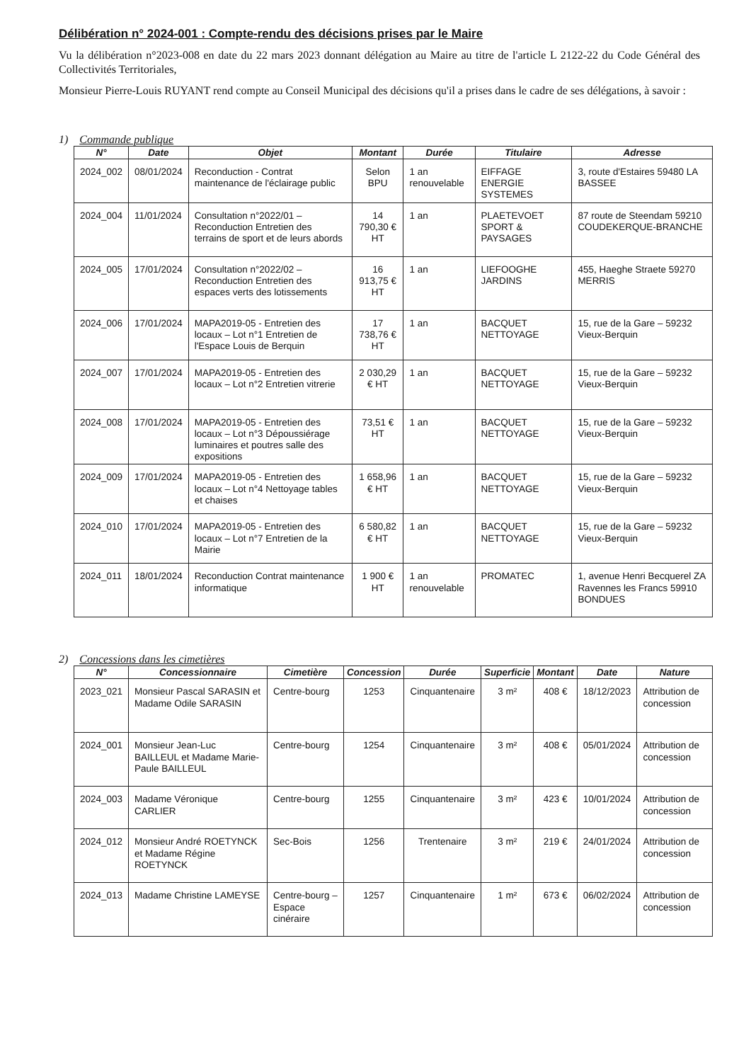Délibération n° 2024-001 : Compte-rendu des décisions prises par le Maire
Vu la délibération n°2023-008 en date du 22 mars 2023 donnant délégation au Maire au titre de l'article L 2122-22 du Code Général des Collectivités Territoriales,
Monsieur Pierre-Louis RUYANT rend compte au Conseil Municipal des décisions qu'il a prises dans le cadre de ses délégations, à savoir :
1) Commande publique
| N° | Date | Objet | Montant | Durée | Titulaire | Adresse |
| --- | --- | --- | --- | --- | --- | --- |
| 2024_002 | 08/01/2024 | Reconduction - Contrat maintenance de l'éclairage public | Selon BPU | 1 an renouvelable | EIFFAGE ENERGIE SYSTEMES | 3, route d'Estaires 59480 LA BASSEE |
| 2024_004 | 11/01/2024 | Consultation n°2022/01 – Reconduction Entretien des terrains de sport et de leurs abords | 14 790,30 € HT | 1 an | PLAETEVOET SPORT & PAYSAGES | 87 route de Steendam 59210 COUDEKERQUE-BRANCHE |
| 2024_005 | 17/01/2024 | Consultation n°2022/02 – Reconduction Entretien des espaces verts des lotissements | 16 913,75 € HT | 1 an | LIEFOOGHE JARDINS | 455, Haeghe Straete 59270 MERRIS |
| 2024_006 | 17/01/2024 | MAPA2019-05 - Entretien des locaux – Lot n°1 Entretien de l'Espace Louis de Berquin | 17 738,76 € HT | 1 an | BACQUET NETTOYAGE | 15, rue de la Gare – 59232 Vieux-Berquin |
| 2024_007 | 17/01/2024 | MAPA2019-05 - Entretien des locaux – Lot n°2 Entretien vitrerie | 2 030,29 € HT | 1 an | BACQUET NETTOYAGE | 15, rue de la Gare – 59232 Vieux-Berquin |
| 2024_008 | 17/01/2024 | MAPA2019-05 - Entretien des locaux – Lot n°3 Dépoussiérage luminaires et poutres salle des expositions | 73,51 € HT | 1 an | BACQUET NETTOYAGE | 15, rue de la Gare – 59232 Vieux-Berquin |
| 2024_009 | 17/01/2024 | MAPA2019-05 - Entretien des locaux – Lot n°4 Nettoyage tables et chaises | 1 658,96 € HT | 1 an | BACQUET NETTOYAGE | 15, rue de la Gare – 59232 Vieux-Berquin |
| 2024_010 | 17/01/2024 | MAPA2019-05 - Entretien des locaux – Lot n°7 Entretien de la Mairie | 6 580,82 € HT | 1 an | BACQUET NETTOYAGE | 15, rue de la Gare – 59232 Vieux-Berquin |
| 2024_011 | 18/01/2024 | Reconduction Contrat maintenance informatique | 1 900 € HT | 1 an renouvelable | PROMATEC | 1, avenue Henri Becquerel ZA Ravennes les Francs 59910 BONDUES |
2) Concessions dans les cimetières
| N° | Concessionnaire | Cimetière | Concession | Durée | Superficie | Montant | Date | Nature |
| --- | --- | --- | --- | --- | --- | --- | --- | --- |
| 2023_021 | Monsieur Pascal SARASIN et Madame Odile SARASIN | Centre-bourg | 1253 | Cinquantenaire | 3 m² | 408 € | 18/12/2023 | Attribution de concession |
| 2024_001 | Monsieur Jean-Luc BAILLEUL et Madame Marie-Paule BAILLEUL | Centre-bourg | 1254 | Cinquantenaire | 3 m² | 408 € | 05/01/2024 | Attribution de concession |
| 2024_003 | Madame Véronique CARLIER | Centre-bourg | 1255 | Cinquantenaire | 3 m² | 423 € | 10/01/2024 | Attribution de concession |
| 2024_012 | Monsieur André ROETYNCK et Madame Régine ROETYNCK | Sec-Bois | 1256 | Trentenaire | 3 m² | 219 € | 24/01/2024 | Attribution de concession |
| 2024_013 | Madame Christine LAMEYSE | Centre-bourg – Espace cinéraire | 1257 | Cinquantenaire | 1 m² | 673 € | 06/02/2024 | Attribution de concession |